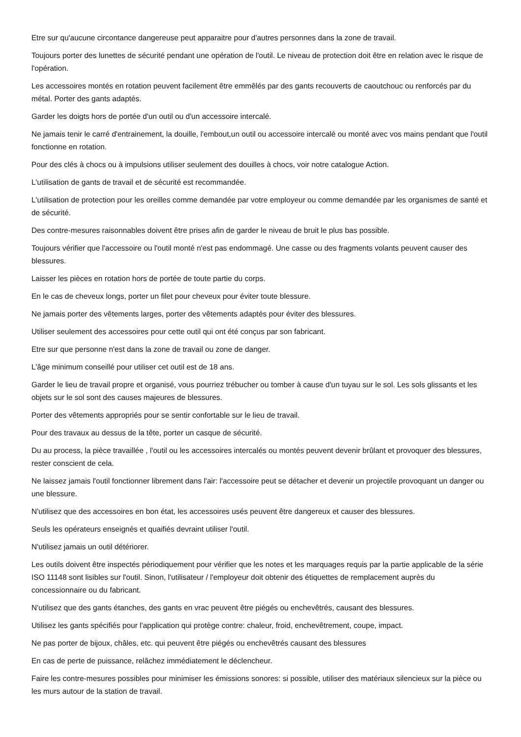Etre sur qu'aucune circontance dangereuse peut apparaitre pour d'autres personnes dans la zone de travail.
Toujours porter des lunettes de sécurité pendant une opération de l'outil. Le niveau de protection doit être en relation avec le risque de l'opération.
Les accessoires montés en rotation peuvent facilement être emmêlés par des gants recouverts de caoutchouc ou renforcés par du métal. Porter des gants adaptés.
Garder les doigts hors de portée d'un outil ou d'un accessoire intercalé.
Ne jamais tenir le carré d'entrainement, la douille, l'embout,un outil ou accessoire intercalé ou monté avec vos mains pendant que l'outil fonctionne en rotation.
Pour des clés à chocs ou à impulsions utiliser seulement des douilles à chocs, voir notre catalogue Action.
L'utilisation de gants de travail et de sécurité est recommandée.
L'utilisation de protection pour les oreilles comme demandée par votre employeur ou comme demandée par les organismes de santé et de sécurité.
Des contre-mesures raisonnables doivent être prises afin de garder le niveau de bruit le plus bas possible.
Toujours vérifier que l'accessoire ou l'outil monté n'est pas endommagé. Une casse ou des fragments volants peuvent causer des blessures.
Laisser les pièces en rotation hors de portée de toute partie du corps.
En le cas de cheveux longs, porter un filet pour cheveux pour éviter toute blessure.
Ne jamais porter des vêtements larges, porter des vêtements adaptés pour éviter des blessures.
Utiliser seulement des accessoires pour cette outil qui ont été conçus par son fabricant.
Etre sur que personne n'est dans la zone de travail ou zone de danger.
L'âge minimum conseillé pour utiliser cet outil est de 18 ans.
Garder le lieu de travail propre et organisé, vous pourriez trébucher ou tomber à cause d'un tuyau sur le sol. Les sols glissants et les objets sur le sol sont des causes majeures de blessures.
Porter des vêtements appropriés pour se sentir confortable sur le lieu de travail.
Pour des travaux au dessus de la tête, porter un casque de sécurité.
Du au process, la pièce travaillée , l'outil ou les accessoires intercalés ou montés peuvent devenir brûlant et provoquer des blessures, rester conscient de cela.
Ne laissez jamais l'outil fonctionner librement dans l'air: l'accessoire peut se détacher et devenir un projectile provoquant un danger ou une blessure.
N'utilisez que des accessoires en bon état, les accessoires usés peuvent être dangereux et causer des blessures.
Seuls les opérateurs enseignés et quaifiés devraint utiliser l'outil.
N'utilisez jamais un outil détériorer.
Les outils doivent être inspectés périodiquement pour vérifier que les notes et les marquages requis par la partie applicable de la série ISO 11148 sont lisibles sur l'outil. Sinon, l'utilisateur / l'employeur doit obtenir des étiquettes de remplacement auprès du concessionnaire ou du fabricant.
N'utilisez que des gants étanches, des gants en vrac peuvent être piégés ou enchevêtrés, causant des blessures.
Utilisez les gants spécifiés pour l'application qui protège contre: chaleur, froid, enchevêtrement, coupe, impact.
Ne pas porter de bijoux, châles, etc. qui peuvent être piégés ou enchevêtrés causant des blessures
En cas de perte de puissance, relâchez immédiatement le déclencheur.
Faire les contre-mesures possibles pour minimiser les émissions sonores: si possible, utiliser des matériaux silencieux sur la pièce ou les murs autour de la station de travail.